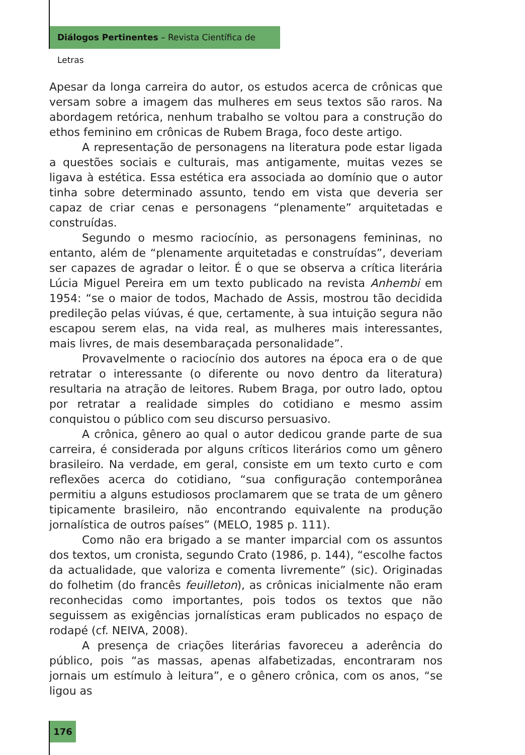Diálogos Pertinentes – Revista Científica de Letras
Apesar da longa carreira do autor, os estudos acerca de crônicas que versam sobre a imagem das mulheres em seus textos são raros. Na abordagem retórica, nenhum trabalho se voltou para a construção do ethos feminino em crônicas de Rubem Braga, foco deste artigo.
A representação de personagens na literatura pode estar ligada a questões sociais e culturais, mas antigamente, muitas vezes se ligava à estética. Essa estética era associada ao domínio que o autor tinha sobre determinado assunto, tendo em vista que deveria ser capaz de criar cenas e personagens “plenamente” arquitetadas e construídas.
Segundo o mesmo raciocínio, as personagens femininas, no entanto, além de “plenamente arquitetadas e construídas”, deveriam ser capazes de agradar o leitor. É o que se observa a crítica literária Lúcia Miguel Pereira em um texto publicado na revista Anhembi em 1954: “se o maior de todos, Machado de Assis, mostrou tão decidida predileção pelas viúvas, é que, certamente, à sua intuição segura não escapou serem elas, na vida real, as mulheres mais interessantes, mais livres, de mais desembaraçada personalidade”.
Provavelmente o raciocínio dos autores na época era o de que retratar o interessante (o diferente ou novo dentro da literatura) resultaria na atração de leitores. Rubem Braga, por outro lado, optou por retratar a realidade simples do cotidiano e mesmo assim conquistou o público com seu discurso persuasivo.
A crônica, gênero ao qual o autor dedicou grande parte de sua carreira, é considerada por alguns críticos literários como um gênero brasileiro. Na verdade, em geral, consiste em um texto curto e com reflexões acerca do cotidiano, “sua configuração contemporânea permitiu a alguns estudiosos proclamarem que se trata de um gênero tipicamente brasileiro, não encontrando equivalente na produção jornalística de outros países” (MELO, 1985 p. 111).
Como não era brigado a se manter imparcial com os assuntos dos textos, um cronista, segundo Crato (1986, p. 144), “escolhe factos da actualidade, que valoriza e comenta livremente” (sic). Originadas do folhetim (do francês feuilleton), as crônicas inicialmente não eram reconhecidas como importantes, pois todos os textos que não seguissem as exigências jornalísticas eram publicados no espaço de rodapé (cf. NEIVA, 2008).
A presença de criações literárias favoreceu a aderência do público, pois “as massas, apenas alfabetizadas, encontraram nos jornais um estímulo à leitura”, e o gênero crônica, com os anos, “se ligou as
176